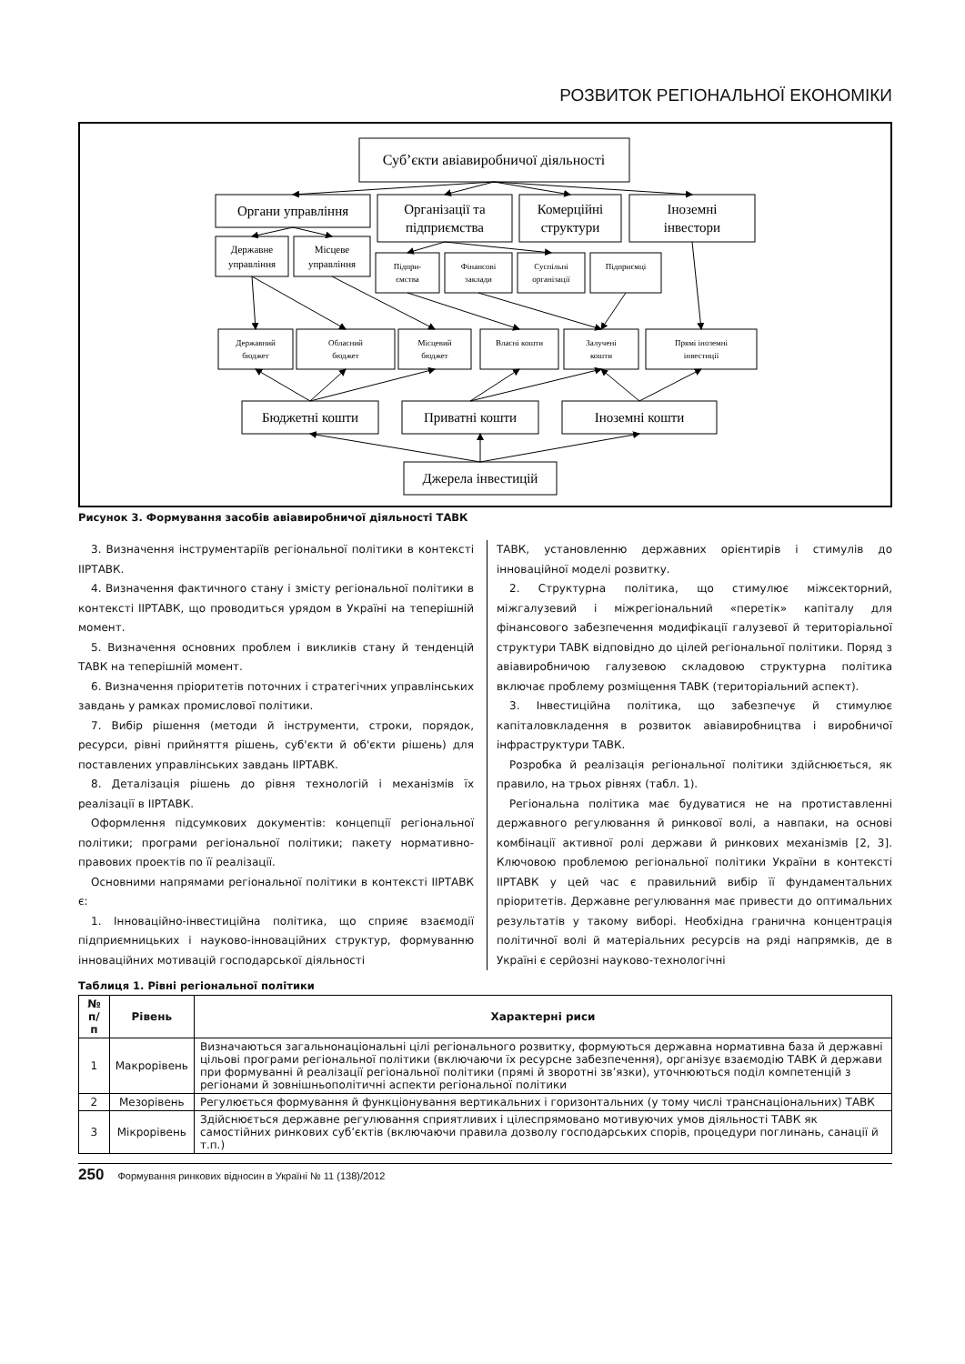РОЗВИТОК РЕГІОНАЛЬНОЇ ЕКОНОМІКИ
Суб’єкти авіавиробничої діяльності
Органи управління
Організації та
підприємства
Комерційні
структури
Іноземні
інвестори
Державне
управління
Місцеве
управління
Підпри-
ємства
Фінансові
заклади
Суспільні
організації
Підприємці
Державний
бюджет
Обласний
бюджет
Місцевий
бюджет
Власні кошти
Залучені
кошти
Прямі іноземні
інвестиції
Бюджетні кошти
Приватні кошти
Іноземні кошти
Джерела інвестицій
Рисунок 3. Формування засобів авіавиробничої діяльності ТАВК
3. Визначення інструментаріїв регіональної політики в контексті ІІРТАВК.
4. Визначення фактичного стану і змісту регіональної політики в контексті ІІРТАВК, що проводиться урядом в Україні на теперішній момент.
5. Визначення основних проблем і викликів стану й тенденцій ТАВК на теперішній момент.
6. Визначення пріоритетів поточних і стратегічних управлінських завдань у рамках промислової політики.
7. Вибір рішення (методи й інструменти, строки, порядок, ресурси, рівні прийняття рішень, суб'єкти й об'єкти рішень) для поставлених управлінських завдань ІІРТАВК.
8. Деталізація рішень до рівня технологій і механізмів їх реалізації в ІІРТАВК.
Оформлення підсумкових документів: концепції регіональної політики; програми регіональної політики; пакету нормативно-правових проектів по її реалізації.
Основними напрямами регіональної політики в контексті ІІРТАВК є:
1. Інноваційно-інвестиційна політика, що сприяє взаємодії підприємницьких і науково-інноваційних структур, формуванню інноваційних мотивацій господарської діяльності
ТАВК, установленню державних орієнтирів і стимулів до інноваційної моделі розвитку.
2. Структурна політика, що стимулює міжсекторний, міжгалузевий і міжрегіональний «перетік» капіталу для фінансового забезпечення модифікації галузевої й територіальної структури ТАВК відповідно до цілей регіональної політики. Поряд з авіавиробничою галузевою складовою структурна політика включає проблему розміщення ТАВК (територіальний аспект).
3. Інвестиційна політика, що забезпечує й стимулює капіталовкладення в розвиток авіавиробництва і виробничої інфраструктури ТАВК.
Розробка й реалізація регіональної політики здійснюється, як правило, на трьох рівнях (табл. 1).
Регіональна політика має будуватися не на протиставленні державного регулювання й ринкової волі, а навпаки, на основі комбінації активної ролі держави й ринкових механізмів [2, 3]. Ключовою проблемою регіональної політики України в контексті ІІРТАВК у цей час є правильний вибір її фундаментальних пріоритетів. Державне регулювання має привести до оптимальних результатів у такому виборі. Необхідна гранична концентрація політичної волі й матеріальних ресурсів на ряді напрямків, де в Україні є серйозні науково-технологічні
Таблиця 1. Рівні регіональної політики
| № п/п | Рівень | Характерні риси |
| --- | --- | --- |
| 1 | Макрорівень | Визначаються загальнонаціональні цілі регіонального розвитку, формуються державна нормативна база й державні цільові програми регіональної політики (включаючи їх ресурсне забезпечення), організує взаємодію ТАВК й держави при формуванні й реалізації регіональної політики (прямі й зворотні зв’язки), уточнюються поділ компетенцій з регіонами й зовнішньополітичні аспекти регіональної політики |
| 2 | Мезорівень | Регулюється формування й функціонування вертикальних і горизонтальних (у тому числі транснаціональних) ТАВК |
| 3 | Мікрорівень | Здійснюється державне регулювання сприятливих і цілеспрямовано мотивуючих умов діяльності ТАВК як самостійних ринкових суб’єктів (включаючи правила дозволу господарських спорів, процедури поглинань, санації й т.п.) |
250 Формування ринкових відносин в Україні № 11 (138)/2012